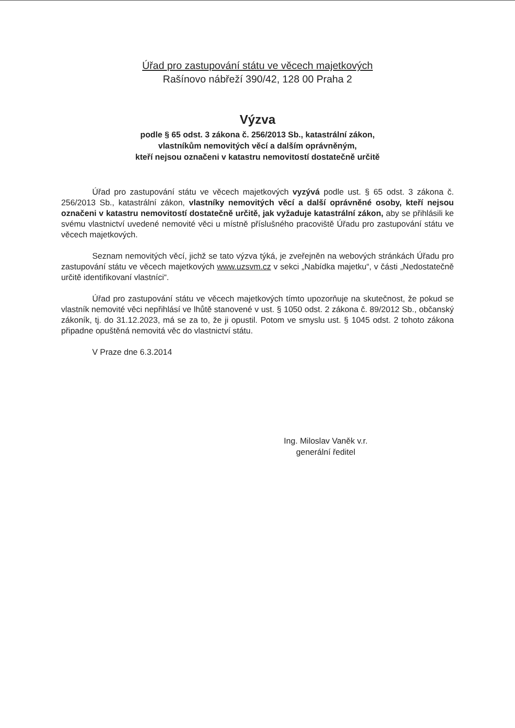Úřad pro zastupování státu ve věcech majetkových
Rašínovo nábřeží 390/42, 128 00 Praha 2
Výzva
podle § 65 odst. 3 zákona č. 256/2013 Sb., katastrální zákon,
vlastníkům nemovitých věcí a dalším oprávněným,
kteří nejsou označeni v katastru nemovitostí dostatečně určitě
Úřad pro zastupování státu ve věcech majetkových vyzývá podle ust. § 65 odst. 3 zákona č. 256/2013 Sb., katastrální zákon, vlastníky nemovitých věcí a další oprávněné osoby, kteří nejsou označeni v katastru nemovitostí dostatečně určitě, jak vyžaduje katastrální zákon, aby se přihlásili ke svému vlastnictví uvedené nemovité věci u místně příslušného pracoviště Úřadu pro zastupování státu ve věcech majetkových.
Seznam nemovitých věcí, jichž se tato výzva týká, je zveřejněn na webových stránkách Úřadu pro zastupování státu ve věcech majetkových www.uzsvm.cz v sekci „Nabídka majetku“, v části „Nedostatečně určitě identifikovaní vlastníci“.
Úřad pro zastupování státu ve věcech majetkových tímto upozorňuje na skutečnost, že pokud se vlastník nemovité věci nepřihlásí ve lhůtě stanovené v ust. § 1050 odst. 2 zákona č. 89/2012 Sb., občanský zákoník, tj. do 31.12.2023, má se za to, že ji opustil. Potom ve smyslu ust. § 1045 odst. 2 tohoto zákona připadne opuštěná nemovitá věc do vlastnictví státu.
V Praze dne 6.3.2014
Ing. Miloslav Vaněk v.r.
generální ředitel